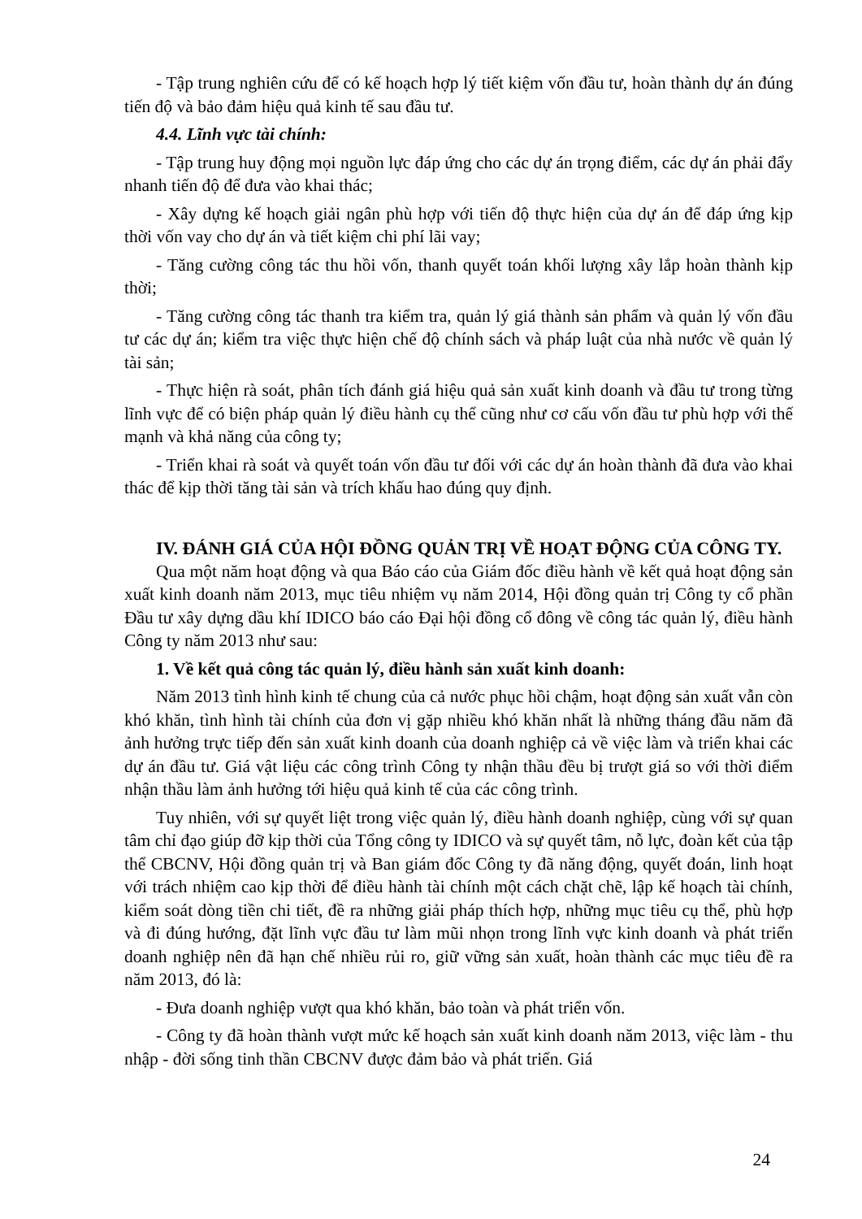- Tập trung nghiên cứu để có kế hoạch hợp lý tiết kiệm vốn đầu tư, hoàn thành dự án đúng tiến độ và bảo đảm hiệu quả kinh tế sau đầu tư.
4.4. Lĩnh vực tài chính:
- Tập trung huy động mọi nguồn lực đáp ứng cho các dự án trọng điểm, các dự án phải đẩy nhanh tiến độ để đưa vào khai thác;
- Xây dựng kế hoạch giải ngân phù hợp với tiến độ thực hiện của dự án để đáp ứng kịp thời vốn vay cho dự án và tiết kiệm chi phí lãi vay;
- Tăng cường công tác thu hồi vốn, thanh quyết toán khối lượng xây lắp hoàn thành kịp thời;
- Tăng cường công tác thanh tra kiểm tra, quản lý giá thành sản phẩm và quản lý vốn đầu tư các dự án; kiểm tra việc thực hiện chế độ chính sách và pháp luật của nhà nước về quản lý tài sản;
- Thực hiện rà soát, phân tích đánh giá hiệu quả sản xuất kinh doanh và đầu tư trong từng lĩnh vực để có biện pháp quản lý điều hành cụ thể cũng như cơ cấu vốn đầu tư phù hợp với thế mạnh và khả năng của công ty;
- Triển khai rà soát và quyết toán vốn đầu tư đối với các dự án hoàn thành đã đưa vào khai thác để kịp thời tăng tài sản và trích khấu hao đúng quy định.
IV. ĐÁNH GIÁ CỦA HỘI ĐỒNG QUẢN TRỊ VỀ HOẠT ĐỘNG CỦA CÔNG TY.
Qua một năm hoạt động và qua Báo cáo của Giám đốc điều hành về kết quả hoạt động sản xuất kinh doanh năm 2013, mục tiêu nhiệm vụ năm 2014, Hội đồng quản trị Công ty cổ phần Đầu tư xây dựng dầu khí IDICO báo cáo Đại hội đồng cổ đông về công tác quản lý, điều hành Công ty năm 2013 như sau:
1. Về kết quả công tác quản lý, điều hành sản xuất kinh doanh:
Năm 2013 tình hình kinh tế chung của cả nước phục hồi chậm, hoạt động sản xuất vẫn còn khó khăn, tình hình tài chính của đơn vị gặp nhiều khó khăn nhất là những tháng đầu năm đã ảnh hưởng trực tiếp đến sản xuất kinh doanh của doanh nghiệp cả về việc làm và triển khai các dự án đầu tư. Giá vật liệu các công trình Công ty nhận thầu đều bị trượt giá so với thời điểm nhận thầu làm ảnh hưởng tới hiệu quả kinh tế của các công trình.
Tuy nhiên, với sự quyết liệt trong việc quản lý, điều hành doanh nghiệp, cùng với sự quan tâm chỉ đạo giúp đỡ kịp thời của Tổng công ty IDICO và sự quyết tâm, nỗ lực, đoàn kết của tập thể CBCNV, Hội đồng quản trị và Ban giám đốc Công ty đã năng động, quyết đoán, linh hoạt với trách nhiệm cao kịp thời để điều hành tài chính một cách chặt chẽ, lập kế hoạch tài chính, kiểm soát dòng tiền chi tiết, đề ra những giải pháp thích hợp, những mục tiêu cụ thể, phù hợp và đi đúng hướng, đặt lĩnh vực đầu tư làm mũi nhọn trong lĩnh vực kinh doanh và phát triển doanh nghiệp nên đã hạn chế nhiều rủi ro, giữ vững sản xuất, hoàn thành các mục tiêu đề ra năm 2013, đó là:
- Đưa doanh nghiệp vượt qua khó khăn, bảo toàn và phát triển vốn.
- Công ty đã hoàn thành vượt mức kế hoạch sản xuất kinh doanh năm 2013, việc làm - thu nhập - đời sống tinh thần CBCNV được đảm bảo và phát triển. Giá
24